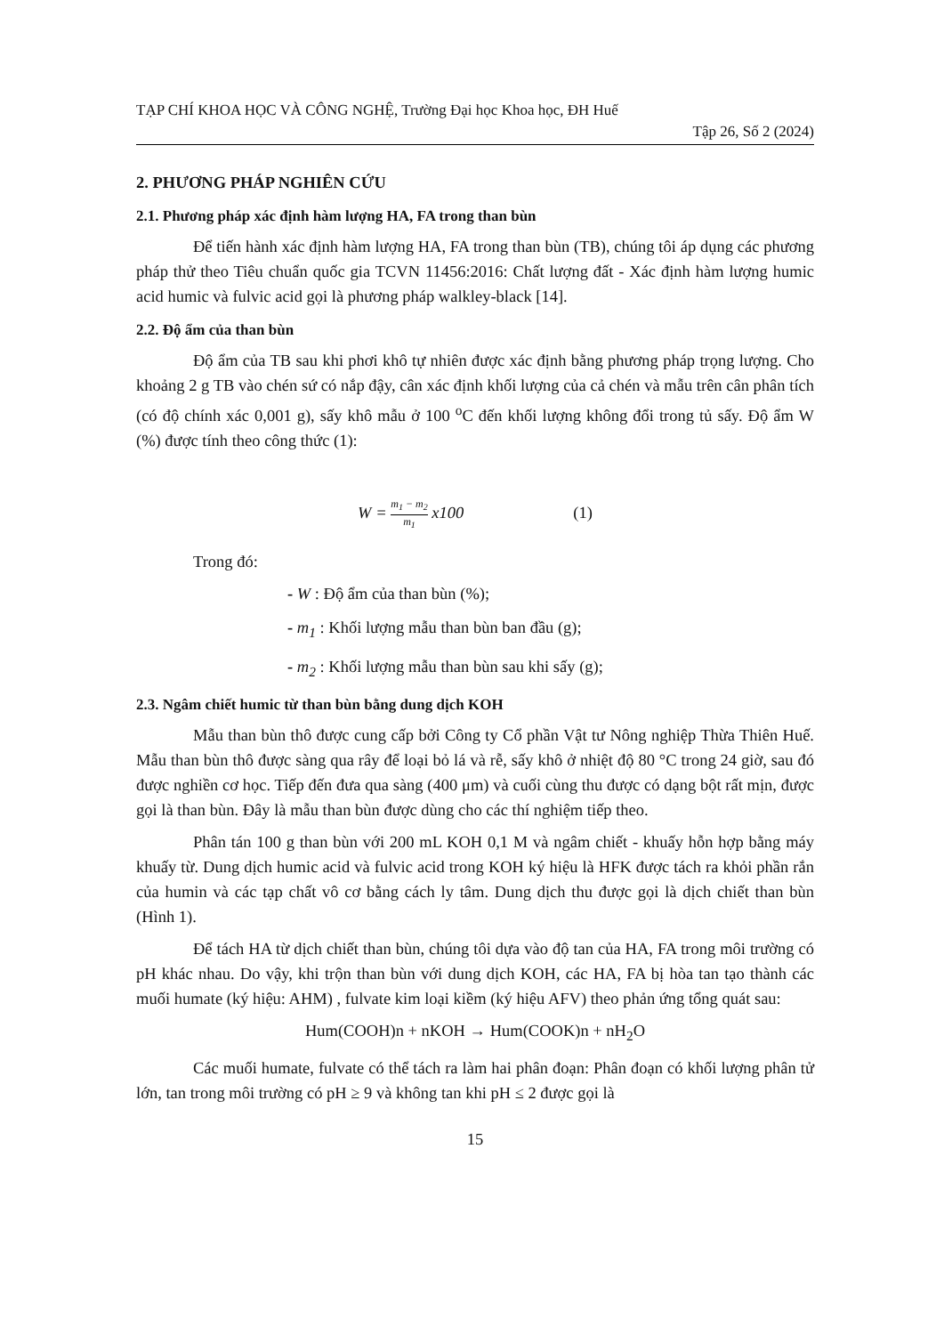TẠP CHÍ KHOA HỌC VÀ CÔNG NGHỆ, Trường Đại học Khoa học, ĐH Huế
Tập 26, Số 2 (2024)
2. PHƯƠNG PHÁP NGHIÊN CỨU
2.1. Phương pháp xác định hàm lượng HA, FA trong than bùn
Để tiến hành xác định hàm lượng HA, FA trong than bùn (TB), chúng tôi áp dụng các phương pháp thử theo Tiêu chuẩn quốc gia TCVN 11456:2016: Chất lượng đất - Xác định hàm lượng humic acid humic và fulvic acid gọi là phương pháp walkley-black [14].
2.2. Độ ẩm của than bùn
Độ ẩm của TB sau khi phơi khô tự nhiên được xác định bằng phương pháp trọng lượng. Cho khoảng 2 g TB vào chén sứ có nắp đậy, cân xác định khối lượng của cả chén và mẫu trên cân phân tích (có độ chính xác 0,001 g), sấy khô mẫu ở 100 <sup>o</sup>C đến khối lượng không đổi trong tủ sấy. Độ ẩm W (%) được tính theo công thức (1):
W = m<sub>1</sub> − m<sub>2</sub> m<sub>1</sub> x100 (1)
Trong đó:
- W : Độ ẩm của than bùn (%);
- m<sub>1</sub> : Khối lượng mẫu than bùn ban đầu (g);
- m<sub>2</sub> : Khối lượng mẫu than bùn sau khi sấy (g);
2.3. Ngâm chiết humic từ than bùn bằng dung dịch KOH
Mẫu than bùn thô được cung cấp bởi Công ty Cổ phần Vật tư Nông nghiệp Thừa Thiên Huế. Mẫu than bùn thô được sàng qua rây để loại bỏ lá và rễ, sấy khô ở nhiệt độ 80 °C trong 24 giờ, sau đó được nghiền cơ học. Tiếp đến đưa qua sàng (400 μm) và cuối cùng thu được có dạng bột rất mịn, được gọi là than bùn. Đây là mẫu than bùn được dùng cho các thí nghiệm tiếp theo.
Phân tán 100 g than bùn với 200 mL KOH 0,1 M và ngâm chiết - khuấy hỗn hợp bằng máy khuấy từ. Dung dịch humic acid và fulvic acid trong KOH ký hiệu là HFK được tách ra khỏi phần rắn của humin và các tạp chất vô cơ bằng cách ly tâm. Dung dịch thu được gọi là dịch chiết than bùn (Hình 1).
Để tách HA từ dịch chiết than bùn, chúng tôi dựa vào độ tan của HA, FA trong môi trường có pH khác nhau. Do vậy, khi trộn than bùn với dung dịch KOH, các HA, FA bị hòa tan tạo thành các muối humate (ký hiệu: AHM) , fulvate kim loại kiềm (ký hiệu AFV) theo phản ứng tổng quát sau:
Hum(COOH)n + nKOH → Hum(COOK)n + nH<sub>2</sub>O
Các muối humate, fulvate có thể tách ra làm hai phân đoạn: Phân đoạn có khối lượng phân tử lớn, tan trong môi trường có pH ≥ 9 và không tan khi pH ≤ 2 được gọi là
15